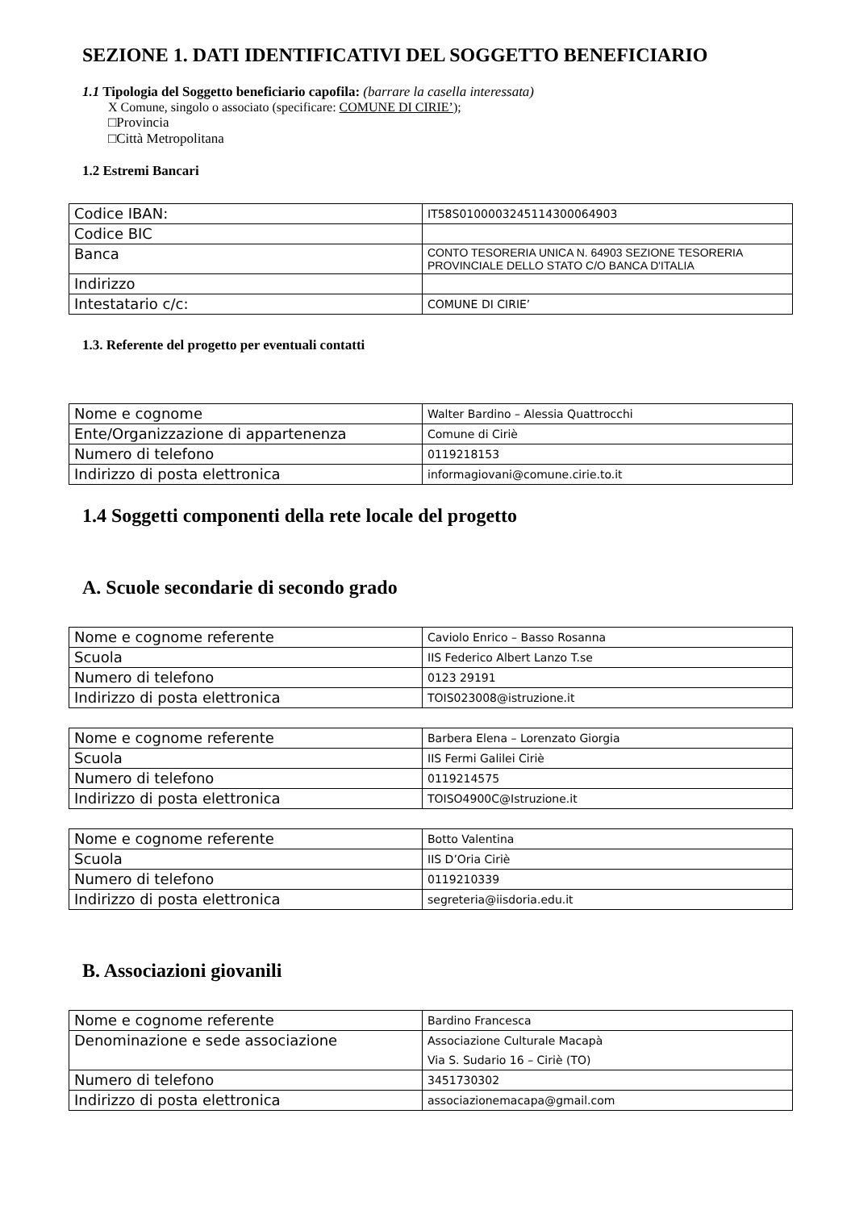SEZIONE 1. DATI IDENTIFICATIVI DEL SOGGETTO BENEFICIARIO
1.1 Tipologia del Soggetto beneficiario capofila: (barrare la casella interessata)
X Comune, singolo o associato (specificare: COMUNE DI CIRIE’);
□Provincia
□Città Metropolitana
1.2 Estremi Bancari
| Codice IBAN: | IT58S0100003245114300064903 |
| Codice BIC | |
| Banca | CONTO TESORERIA UNICA N. 64903 SEZIONE TESORERIA PROVINCIALE DELLO STATO C/O BANCA D'ITALIA |
| Indirizzo | |
| Intestatario c/c: | COMUNE DI CIRIE’ |
1.3. Referente del progetto per eventuali contatti
| Nome e cognome | Walter Bardino – Alessia Quattrocchi |
| Ente/Organizzazione di appartenenza | Comune di Ciriè |
| Numero di telefono | 0119218153 |
| Indirizzo di posta elettronica | informagiovani@comune.cirie.to.it |
1.4 Soggetti componenti della rete locale del progetto
A. Scuole secondarie di secondo grado
| Nome e cognome referente | Caviolo Enrico – Basso Rosanna |
| Scuola | IIS Federico Albert Lanzo T.se |
| Numero di telefono | 0123 29191 |
| Indirizzo di posta elettronica | TOIS023008@istruzione.it |
| Nome e cognome referente | Barbera Elena – Lorenzato Giorgia |
| Scuola | IIS Fermi Galilei Ciriè |
| Numero di telefono | 0119214575 |
| Indirizzo di posta elettronica | TOISO4900C@Istruzione.it |
| Nome e cognome referente | Botto Valentina |
| Scuola | IIS D’Oria Ciriè |
| Numero di telefono | 0119210339 |
| Indirizzo di posta elettronica | segreteria@iisdoria.edu.it |
B. Associazioni giovanili
| Nome e cognome referente | Bardino Francesca |
| Denominazione e sede associazione | Associazione Culturale Macapà Via S. Sudario 16 – Ciriè (TO) |
| Numero di telefono | 3451730302 |
| Indirizzo di posta elettronica | associazionemacapa@gmail.com |